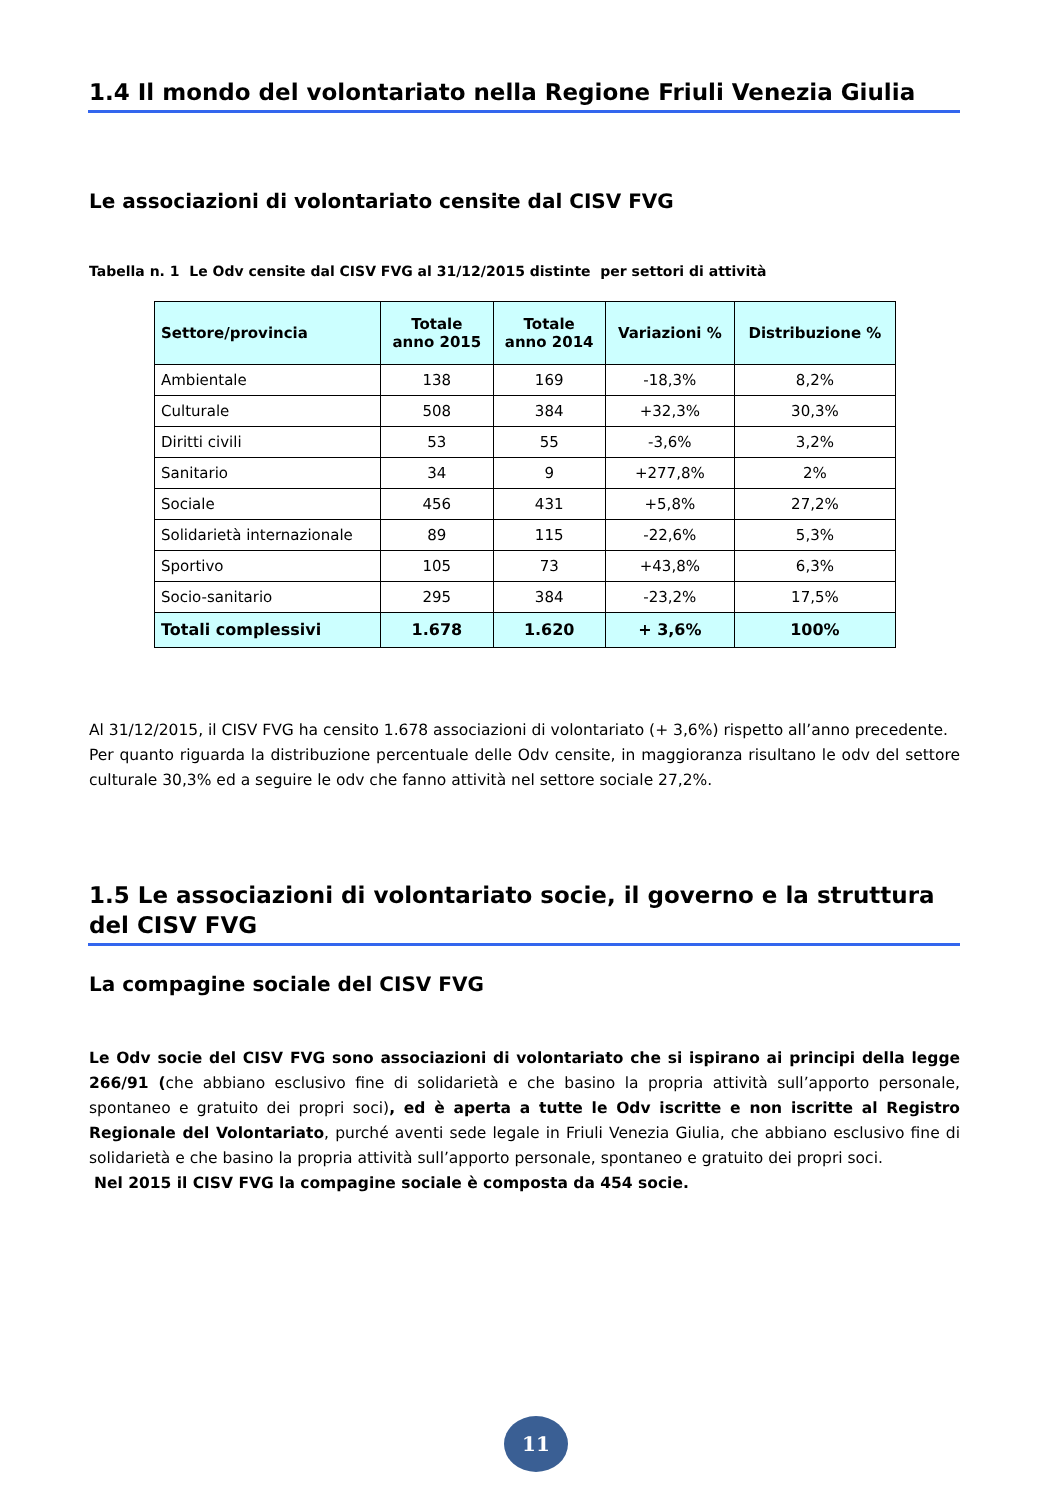1.4 Il mondo del volontariato nella Regione Friuli Venezia Giulia
Le associazioni di volontariato censite dal CISV FVG
Tabella n. 1 Le Odv censite dal CISV FVG al 31/12/2015 distinte per settori di attività
| Settore/provincia | Totale anno 2015 | Totale anno 2014 | Variazioni % | Distribuzione % |
| --- | --- | --- | --- | --- |
| Ambientale | 138 | 169 | -18,3% | 8,2% |
| Culturale | 508 | 384 | +32,3% | 30,3% |
| Diritti civili | 53 | 55 | -3,6% | 3,2% |
| Sanitario | 34 | 9 | +277,8% | 2% |
| Sociale | 456 | 431 | +5,8% | 27,2% |
| Solidarietà internazionale | 89 | 115 | -22,6% | 5,3% |
| Sportivo | 105 | 73 | +43,8% | 6,3% |
| Socio-sanitario | 295 | 384 | -23,2% | 17,5% |
| Totali complessivi | 1.678 | 1.620 | + 3,6% | 100% |
Al 31/12/2015, il CISV FVG ha censito 1.678 associazioni di volontariato (+ 3,6%) rispetto all’anno precedente.
Per quanto riguarda la distribuzione percentuale delle Odv censite, in maggioranza risultano le odv del settore culturale 30,3% ed a seguire le odv che fanno attività nel settore sociale 27,2%.
1.5 Le associazioni di volontariato socie, il governo e la struttura del CISV FVG
La compagine sociale del CISV FVG
Le Odv socie del CISV FVG sono associazioni di volontariato che si ispirano ai principi della legge 266/91 (che abbiano esclusivo fine di solidarietà e che basino la propria attività sull’apporto personale, spontaneo e gratuito dei propri soci), ed è aperta a tutte le Odv iscritte e non iscritte al Registro Regionale del Volontariato, purché aventi sede legale in Friuli Venezia Giulia, che abbiano esclusivo fine di solidarietà e che basino la propria attività sull’apporto personale, spontaneo e gratuito dei propri soci.
Nel 2015 il CISV FVG la compagine sociale è composta da 454 socie.
11